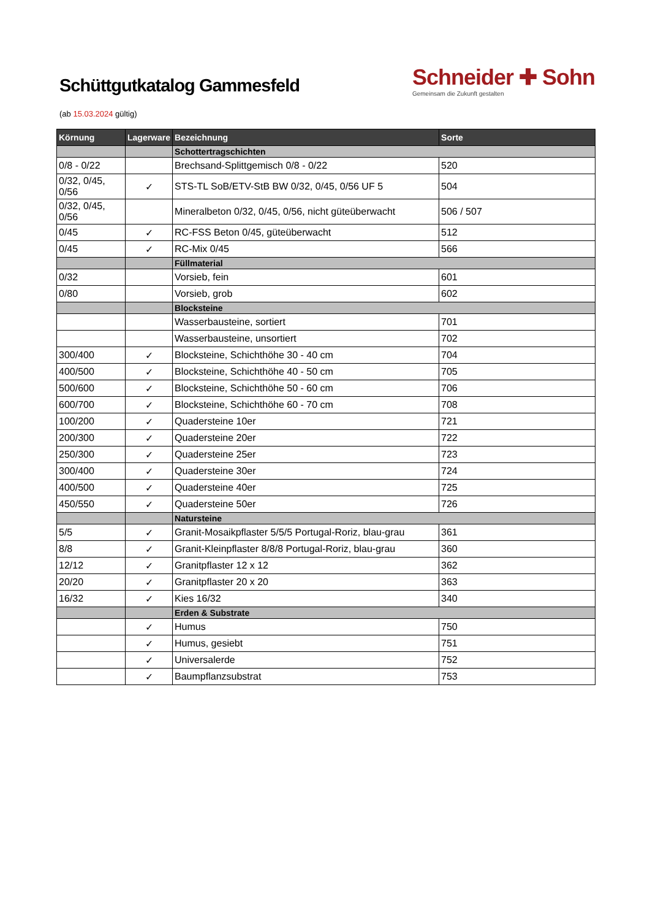Schüttgutkatalog Gammesfeld
Schneider ✚ Sohn
Gemeinsam die Zukunft gestalten
(ab 15.03.2024 gültig)
| Körnung | Lagerware | Bezeichnung | Sorte |
| --- | --- | --- | --- |
| | | Schottertragschichten | |
| 0/8 - 0/22 | | Brechsand-Splittgemisch 0/8 - 0/22 | 520 |
| 0/32, 0/45, 0/56 | ✓ | STS-TL SoB/ETV-StB BW 0/32, 0/45, 0/56 UF 5 | 504 |
| 0/32, 0/45, 0/56 | | Mineralbeton 0/32, 0/45, 0/56, nicht güteüberwacht | 506 / 507 |
| 0/45 | ✓ | RC-FSS Beton 0/45, güteüberwacht | 512 |
| 0/45 | ✓ | RC-Mix 0/45 | 566 |
| | | Füllmaterial | |
| 0/32 | | Vorsieb, fein | 601 |
| 0/80 | | Vorsieb, grob | 602 |
| | | Blocksteine | |
| | | Wasserbausteine, sortiert | 701 |
| | | Wasserbausteine, unsortiert | 702 |
| 300/400 | ✓ | Blocksteine, Schichthöhe 30 - 40 cm | 704 |
| 400/500 | ✓ | Blocksteine, Schichthöhe 40 - 50 cm | 705 |
| 500/600 | ✓ | Blocksteine, Schichthöhe 50 - 60 cm | 706 |
| 600/700 | ✓ | Blocksteine, Schichthöhe 60 - 70 cm | 708 |
| 100/200 | ✓ | Quadersteine 10er | 721 |
| 200/300 | ✓ | Quadersteine 20er | 722 |
| 250/300 | ✓ | Quadersteine 25er | 723 |
| 300/400 | ✓ | Quadersteine 30er | 724 |
| 400/500 | ✓ | Quadersteine 40er | 725 |
| 450/550 | ✓ | Quadersteine 50er | 726 |
| | | Natursteine | |
| 5/5 | ✓ | Granit-Mosaikpflaster 5/5/5 Portugal-Roriz, blau-grau | 361 |
| 8/8 | ✓ | Granit-Kleinpflaster 8/8/8 Portugal-Roriz, blau-grau | 360 |
| 12/12 | ✓ | Granitpflaster 12 x 12 | 362 |
| 20/20 | ✓ | Granitpflaster 20 x 20 | 363 |
| 16/32 | ✓ | Kies 16/32 | 340 |
| | | Erden & Substrate | |
| | ✓ | Humus | 750 |
| | ✓ | Humus, gesiebt | 751 |
| | ✓ | Universalerde | 752 |
| | ✓ | Baumpflanzsubstrat | 753 |